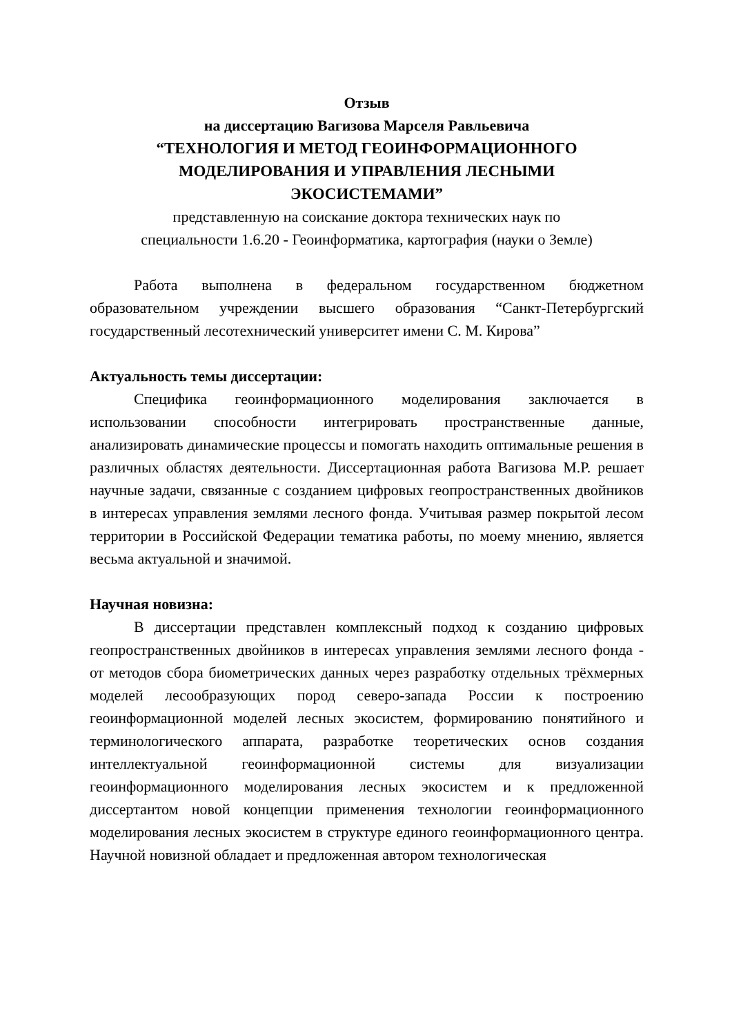Отзыв
на диссертацию Вагизова Марселя Равльевича
“ТЕХНОЛОГИЯ И МЕТОД ГЕОИНФОРМАЦИОННОГО
МОДЕЛИРОВАНИЯ И УПРАВЛЕНИЯ ЛЕСНЫМИ
ЭКОСИСТЕМАМИ”
представленную на соискание доктора технических наук по
специальности 1.6.20 - Геоинформатика, картография (науки о Земле)
Работа выполнена в федеральном государственном бюджетном образовательном учреждении высшего образования “Санкт-Петербургский государственный лесотехнический университет имени С. М. Кирова”
Актуальность темы диссертации:
Специфика геоинформационного моделирования заключается в использовании способности интегрировать пространственные данные, анализировать динамические процессы и помогать находить оптимальные решения в различных областях деятельности. Диссертационная работа Вагизова М.Р. решает научные задачи, связанные с созданием цифровых геопространственных двойников в интересах управления землями лесного фонда. Учитывая размер покрытой лесом территории в Российской Федерации тематика работы, по моему мнению, является весьма актуальной и значимой.
Научная новизна:
В диссертации представлен комплексный подход к созданию цифровых геопространственных двойников в интересах управления землями лесного фонда - от методов сбора биометрических данных через разработку отдельных трёхмерных моделей лесообразующих пород северо-запада России к построению геоинформационной моделей лесных экосистем, формированию понятийного и терминологического аппарата, разработке теоретических основ создания интеллектуальной геоинформационной системы для визуализации геоинформационного моделирования лесных экосистем и к предложенной диссертантом новой концепции применения технологии геоинформационного моделирования лесных экосистем в структуре единого геоинформационного центра. Научной новизной обладает и предложенная автором технологическая